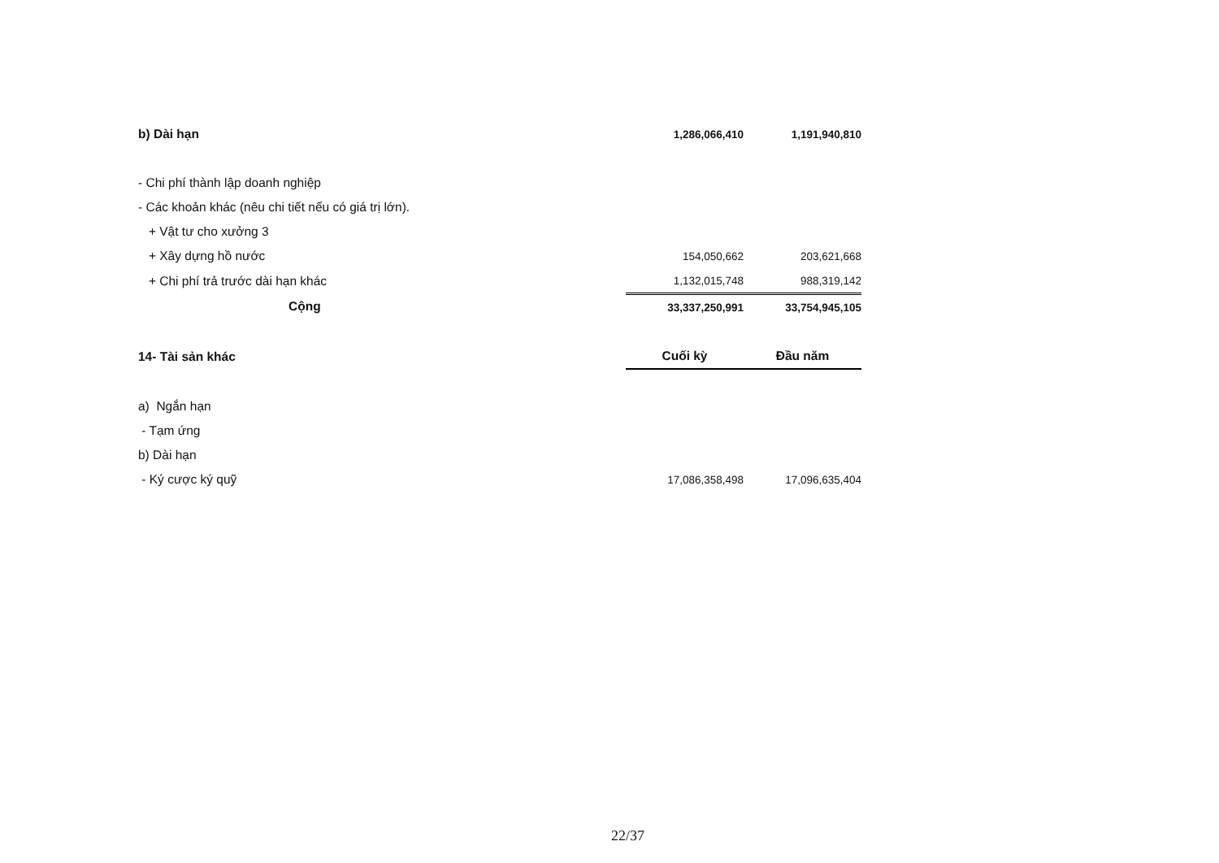| b) Dài hạn | 1,286,066,410 | 1,191,940,810 |
| - Chi phí thành lập doanh nghiệp | | |
| - Các khoản khác (nêu chi tiết nếu có giá trị lớn). | | |
| + Vật tư cho xưởng 3 | | |
| + Xây dựng hồ nước | 154,050,662 | 203,621,668 |
| + Chi phí trả trước dài hạn khác | 1,132,015,748 | 988,319,142 |
| Cộng | 33,337,250,991 | 33,754,945,105 |
| 14- Tài sản khác | Cuối kỳ | Đầu năm |
| a) Ngắn hạn | | |
| - Tạm ứng | | |
| b) Dài hạn | | |
| - Ký cược ký quỹ | 17,086,358,498 | 17,096,635,404 |
22/37